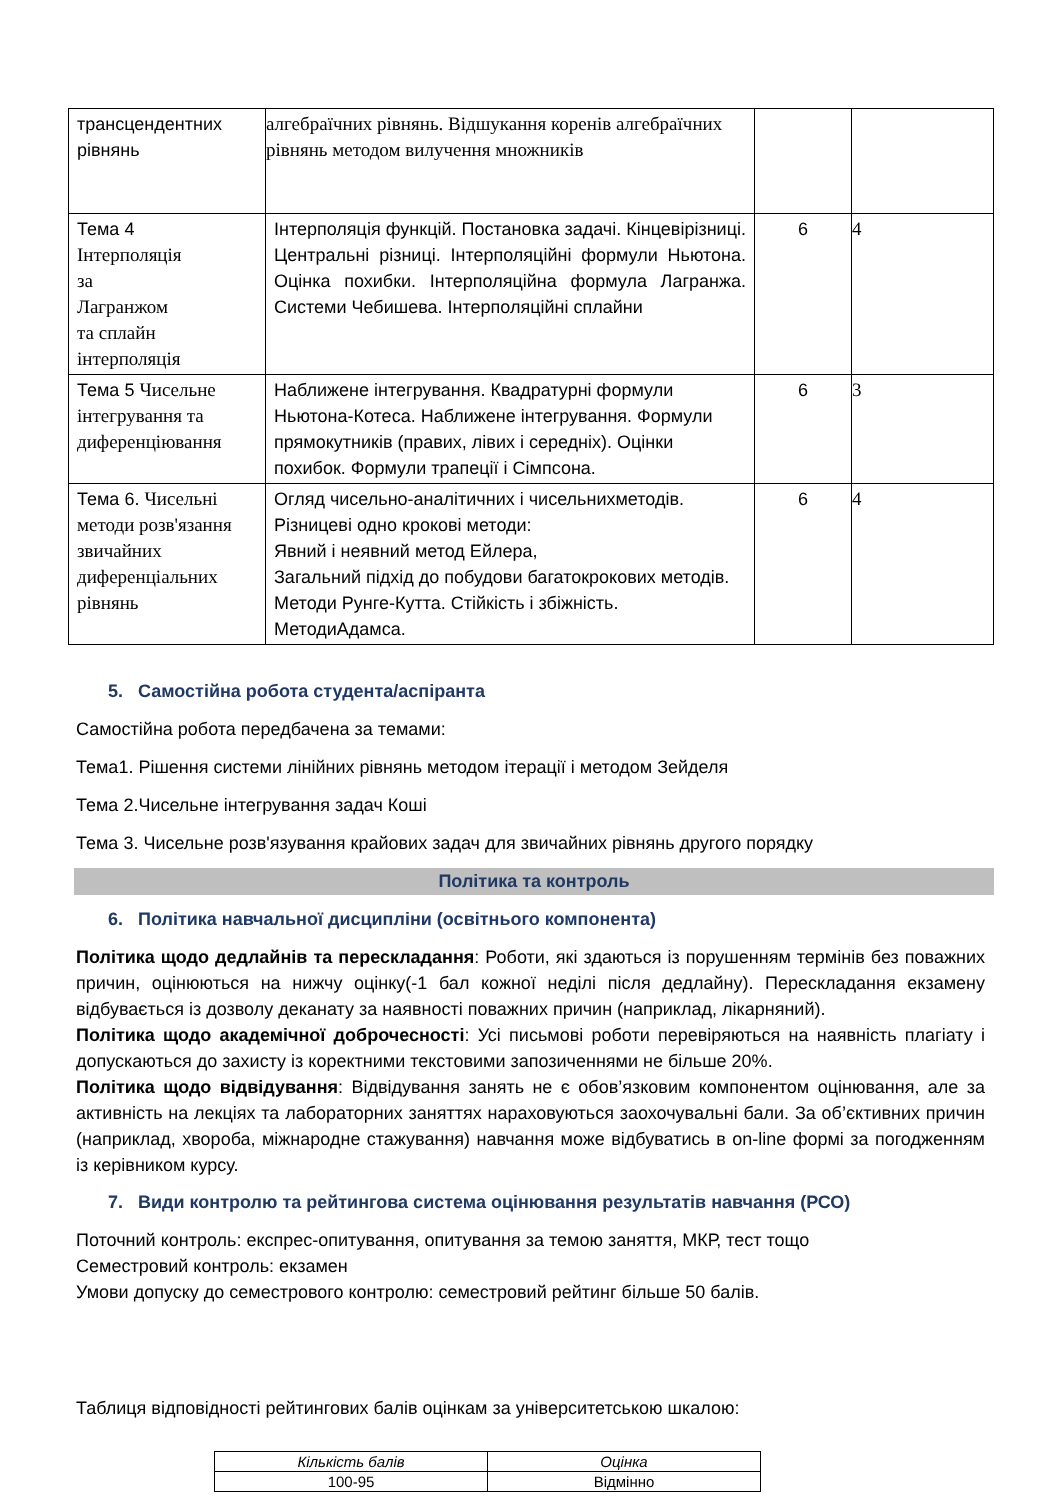| трансцендентних рівнянь | алгебраїчних рівнянь. Відшукання коренів алгебраїчних рівнянь методом вилучення множників | | |
| Тема 4 Інтерполяція за Лагранжом та сплайн інтерполяція | Інтерполяція функцій. Постановка задачі. Кінцевірізниці. Центральні різниці. Інтерполяційні формули Ньютона. Оцінка похибки. Інтерполяційна формула Лагранжа. Системи Чебишева. Інтерполяційні сплайни | 6 | 4 |
| Тема 5 Чисельне інтегрування та диференціювання | Наближене інтегрування. Квадратурні формули Ньютона-Котеса. Наближене інтегрування. Формули прямокутників (правих, лівих і середніх). Оцінки похибок. Формули трапеції і Сімпсона. | 6 | 3 |
| Тема 6. Чисельні методи розв'язання звичайних диференціальних рівнянь | Огляд чисельно-аналітичних і чисельнихметодів. Різницеві одно крокові методи: Явний і неявний метод Ейлера, Загальний підхід до побудови багатокрокових методів. Методи Рунге-Кутта. Стійкість і збіжність. МетодиАдамса. | 6 | 4 |
5. Самостійна робота студента/аспіранта
Самостійна робота передбачена за темами:
Тема1. Рішення системи лінійних рівнянь методом ітерації і методом Зейделя
Тема 2.Чисельне інтегрування задач Коші
Тема 3. Чисельне розв'язування крайових задач для звичайних рівнянь другого порядку
Політика та контроль
6. Політика навчальної дисципліни (освітнього компонента)
Політика щодо дедлайнів та перескладання: Роботи, які здаються із порушенням термінів без поважних причин, оцінюються на нижчу оцінку(-1 бал кожної неділі після дедлайну). Перескладання екзамену відбувається із дозволу деканату за наявності поважних причин (наприклад, лікарняний).
Політика щодо академічної доброчесності: Усі письмові роботи перевіряються на наявність плагіату і допускаються до захисту із коректними текстовими запозиченнями не більше 20%.
Політика щодо відвідування: Відвідування занять не є обов’язковим компонентом оцінювання, але за активність на лекціях та лабораторних заняттях нараховуються заохочувальні бали. За об’єктивних причин (наприклад, хвороба, міжнародне стажування) навчання може відбуватись в on-line формі за погодженням із керівником курсу.
7. Види контролю та рейтингова система оцінювання результатів навчання (РСО)
Поточний контроль: експрес-опитування, опитування за темою заняття, МКР, тест тощо
Семестровий контроль: екзамен
Умови допуску до семестрового контролю: семестровий рейтинг більше 50 балів.
Таблиця відповідності рейтингових балів оцінкам за університетською шкалою:
| Кількість балів | Оцінка |
| --- | --- |
| 100-95 | Відмінно |